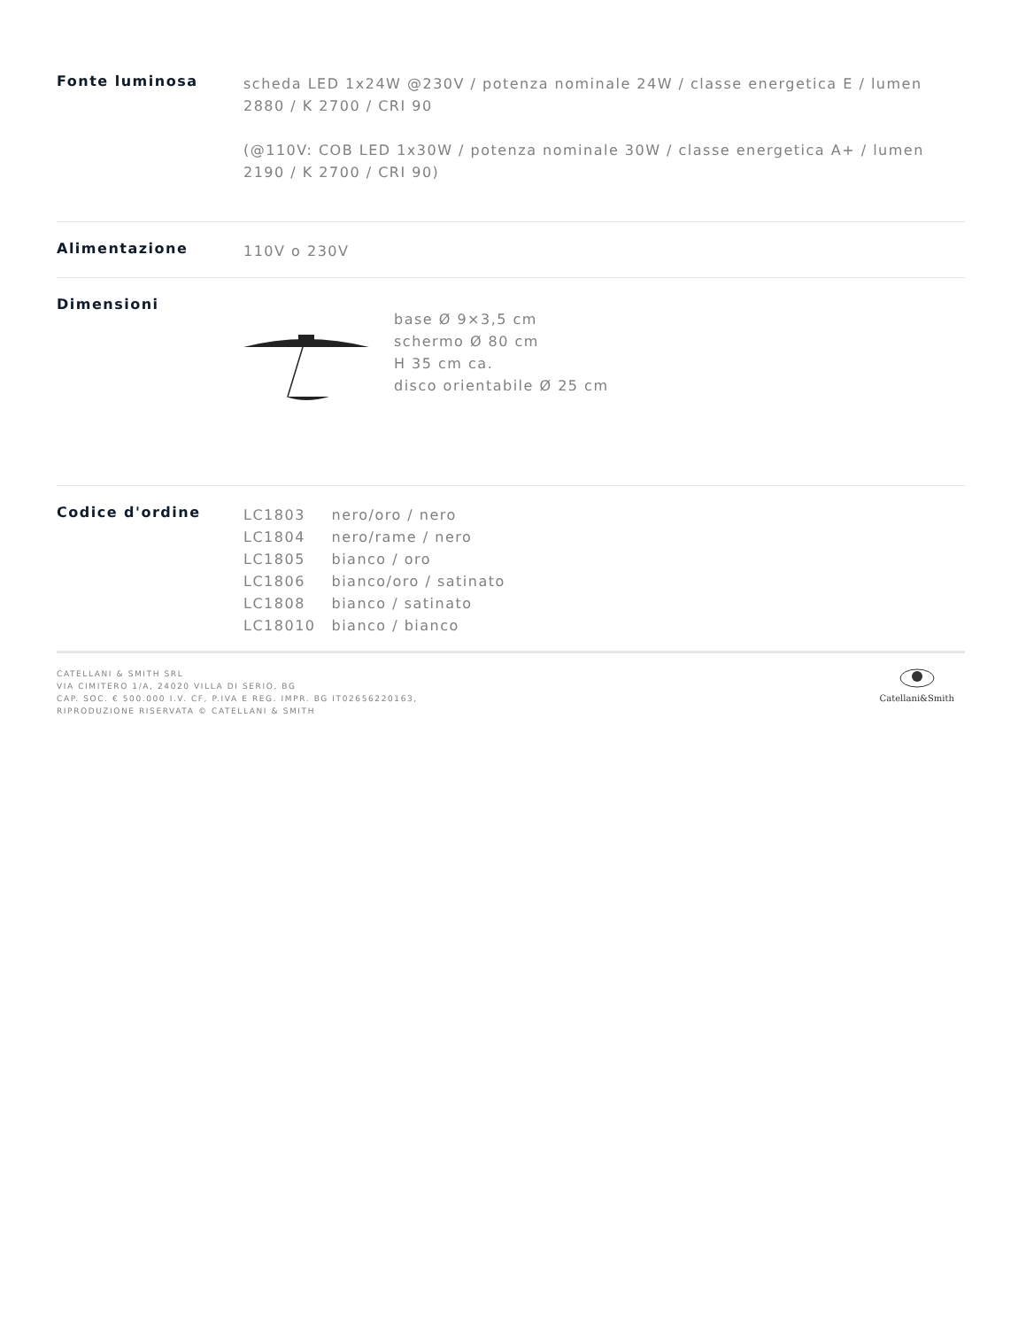Fonte luminosa
scheda LED 1x24W @230V / potenza nominale 24W / classe energetica E / lumen 2880 / K 2700 / CRI 90
(@110V: COB LED 1x30W / potenza nominale 30W / classe energetica A+ / lumen 2190 / K 2700 / CRI 90)
Alimentazione
110V o 230V
Dimensioni
base Ø 9×3,5 cm
schermo Ø 80 cm
H 35 cm ca.
disco orientabile Ø 25 cm
Codice d'ordine
| LC1803 | nero/oro / nero |
| LC1804 | nero/rame / nero |
| LC1805 | bianco / oro |
| LC1806 | bianco/oro / satinato |
| LC1808 | bianco / satinato |
| LC18010 | bianco / bianco |
CATELLANI & SMITH SRL
VIA CIMITERO 1/A, 24020 VILLA DI SERIO, BG
CAP. SOC. € 500.000 I.V. CF, P.IVA E REG. IMPR. BG IT02656220163,
RIPRODUZIONE RISERVATA © CATELLANI & SMITH
Catellani&Smith